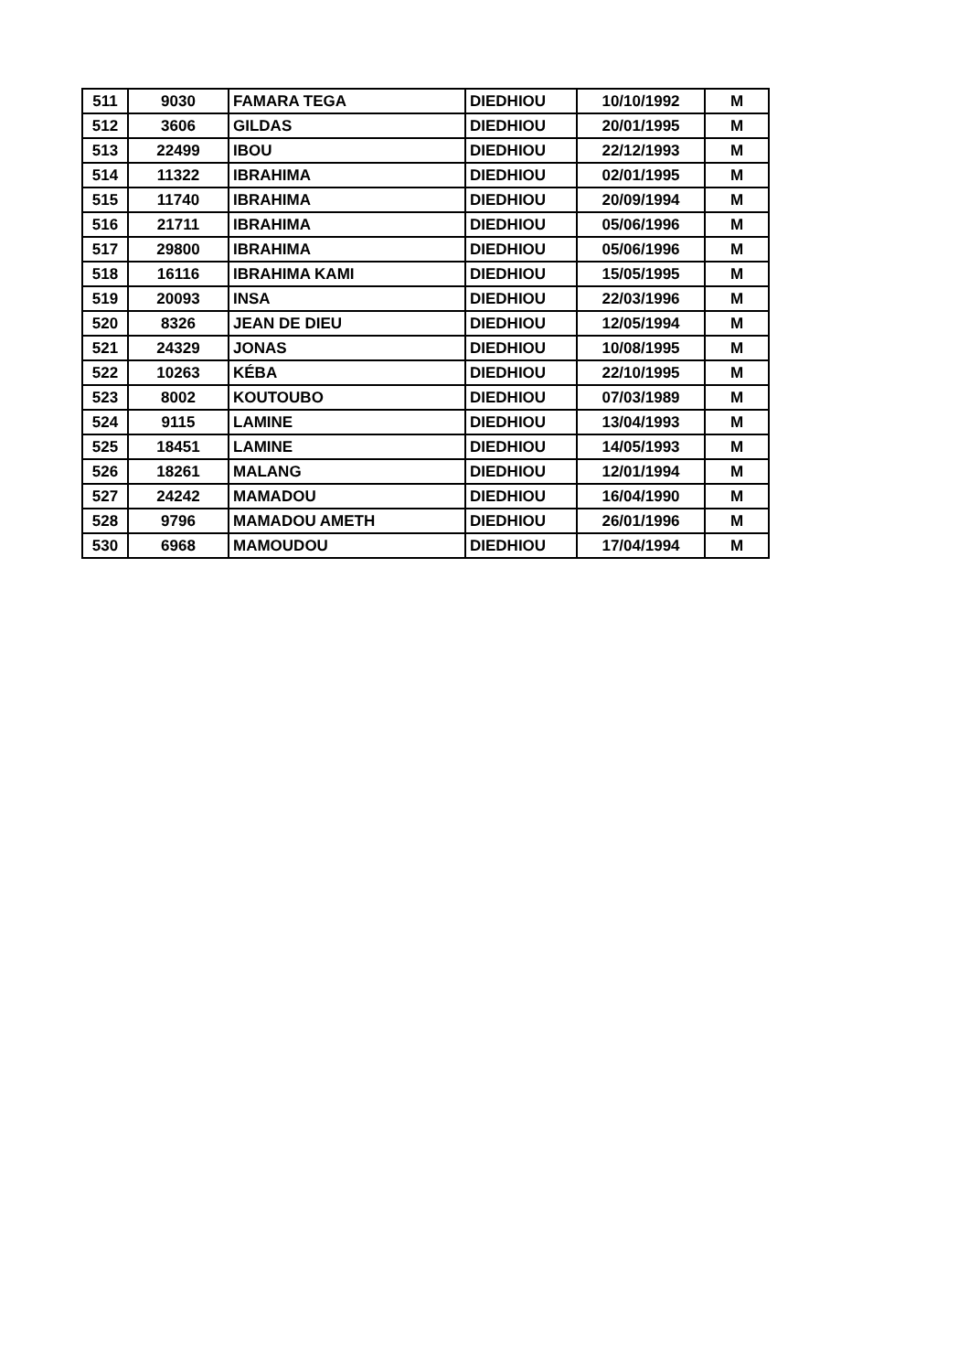| 511 | 9030 | FAMARA TEGA | DIEDHIOU | 10/10/1992 | M |
| 512 | 3606 | GILDAS | DIEDHIOU | 20/01/1995 | M |
| 513 | 22499 | IBOU | DIEDHIOU | 22/12/1993 | M |
| 514 | 11322 | IBRAHIMA | DIEDHIOU | 02/01/1995 | M |
| 515 | 11740 | IBRAHIMA | DIEDHIOU | 20/09/1994 | M |
| 516 | 21711 | IBRAHIMA | DIEDHIOU | 05/06/1996 | M |
| 517 | 29800 | IBRAHIMA | DIEDHIOU | 05/06/1996 | M |
| 518 | 16116 | IBRAHIMA KAMI | DIEDHIOU | 15/05/1995 | M |
| 519 | 20093 | INSA | DIEDHIOU | 22/03/1996 | M |
| 520 | 8326 | JEAN DE DIEU | DIEDHIOU | 12/05/1994 | M |
| 521 | 24329 | JONAS | DIEDHIOU | 10/08/1995 | M |
| 522 | 10263 | KÉBA | DIEDHIOU | 22/10/1995 | M |
| 523 | 8002 | KOUTOUBO | DIEDHIOU | 07/03/1989 | M |
| 524 | 9115 | LAMINE | DIEDHIOU | 13/04/1993 | M |
| 525 | 18451 | LAMINE | DIEDHIOU | 14/05/1993 | M |
| 526 | 18261 | MALANG | DIEDHIOU | 12/01/1994 | M |
| 527 | 24242 | MAMADOU | DIEDHIOU | 16/04/1990 | M |
| 528 | 9796 | MAMADOU AMETH | DIEDHIOU | 26/01/1996 | M |
| 530 | 6968 | MAMOUDOU | DIEDHIOU | 17/04/1994 | M |